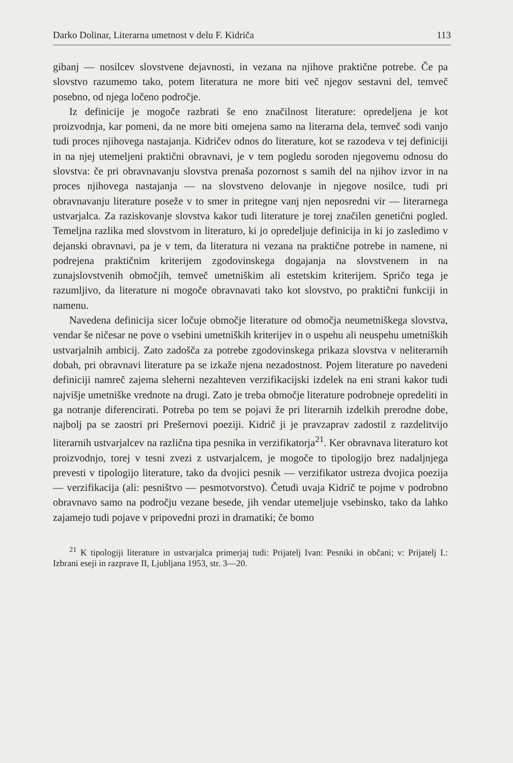Darko Dolinar, Literarna umetnost v delu F. Kidriča 113
gibanj — nosilcev slovstvene dejavnosti, in vezana na njihove praktične potrebe. Če pa slovstvo razumemo tako, potem literatura ne more biti več njegov sestavni del, temveč posebno, od njega ločeno področje.
Iz definicije je mogoče razbrati še eno značilnost literature: opredeljena je kot proizvodnja, kar pomeni, da ne more biti omejena samo na literarna dela, temveč sodi vanjo tudi proces njihovega nastajanja. Kidričev odnos do literature, kot se razodeva v tej definiciji in na njej utemeljeni praktični obravnavi, je v tem pogledu soroden njegovemu odnosu do slovstva: če pri obravnavanju slovstva prenaša pozornost s samih del na njihov izvor in na proces njihovega nastajanja — na slovstveno delovanje in njegove nosilce, tudi pri obravnavanju literature poseže v to smer in pritegne vanj njen neposredni vir — literarnega ustvarjalca. Za raziskovanje slovstva kakor tudi literature je torej značilen genetični pogled. Temeljna razlika med slovstvom in literaturo, ki jo opredeljuje definicija in ki jo zasledimo v dejanski obravnavi, pa je v tem, da literatura ni vezana na praktične potrebe in namene, ni podrejena praktičnim kriterijem zgodovinskega dogajanja na slovstvenem in na zunajslovstvenih območjih, temveč umetniškim ali estetskim kriterijem. Spričo tega je razumljivo, da literature ni mogoče obravnavati tako kot slovstvo, po praktični funkciji in namenu.
Navedena definicija sicer ločuje območje literature od območja neumetniškega slovstva, vendar še ničesar ne pove o vsebini umetniških kriterijev in o uspehu ali neuspehu umetniških ustvarjalnih ambicij. Zato zadošča za potrebe zgodovinskega prikaza slovstva v neliterarnih dobah, pri obravnavi literature pa se izkaže njena nezadostnost. Pojem literature po navedeni definiciji namreč zajema sleherni nezahteven verzifikacijski izdelek na eni strani kakor tudi najvišje umetniške vrednote na drugi. Zato je treba območje literature podrobneje opredeliti in ga notranje diferencirati. Potreba po tem se pojavi že pri literarnih izdelkih prerodne dobe, najbolj pa se zaostri pri Prešernovi poeziji. Kidrič ji je pravzaprav zadostil z razdelitvijo literarnih ustvarjalcev na različna tipa pesnika in verzifikatorja<sup>21</sup>. Ker obravnava literaturo kot proizvodnjo, torej v tesni zvezi z ustvarjalcem, je mogoče to tipologijo brez nadaljnjega prevesti v tipologijo literature, tako da dvojici pesnik — verzifikator ustreza dvojica poezija — verzifikacija (ali: pesništvo — pesmotvorstvo). Četudi uvaja Kidrič te pojme v podrobno obravnavo samo na področju vezane besede, jih vendar utemeljuje vsebinsko, tako da lahko zajamejo tudi pojave v pripovedni prozi in dramatiki; če bomo
<sup>21</sup> K tipologiji literature in ustvarjalca primerjaj tudi: Prijatelj Ivan: Pesniki in občani; v: Prijatelj I.: Izbrani eseji in razprave II, Ljubljana 1953, str. 3—20.